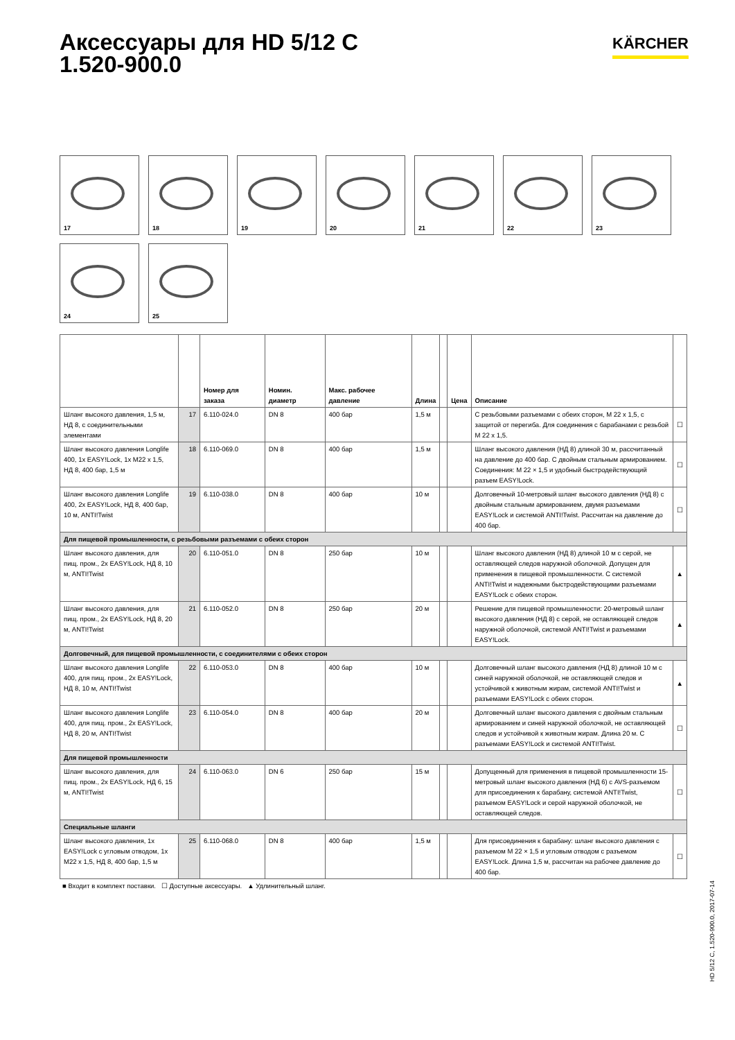Аксессуары для HD 5/12 C
1.520-900.0
KÄRCHER
17
18
19
20
21
22
23
24
25
| | | Номер для заказа | Номин. диаметр | Макс. рабочее давление | Длина | | Цена | Описание | |
| --- | --- | --- | --- | --- | --- | --- | --- | --- | --- |
| Шланг высокого давления, 1,5 м, НД 8, с соединительными элементами | 17 | 6.110-024.0 | DN 8 | 400 бар | 1,5 м | | | С резьбовыми разъемами с обеих сторон, M 22 x 1,5, с защитой от перегиба. Для соединения с барабанами с резьбой M 22 x 1,5. | ☐ |
| Шланг высокого давления Longlife 400, 1x EASY!Lock, 1x M22 x 1,5, НД 8, 400 бар, 1,5 м | 18 | 6.110-069.0 | DN 8 | 400 бар | 1,5 м | | | Шланг высокого давления (НД 8) длиной 30 м, рассчитанный на давление до 400 бар. С двойным стальным армированием. Соединения: M 22 × 1,5 и удобный быстродействующий разъем EASY!Lock. | ☐ |
| Шланг высокого давления Longlife 400, 2x EASY!Lock, НД 8, 400 бар, 10 м, ANTI!Twist | 19 | 6.110-038.0 | DN 8 | 400 бар | 10 м | | | Долговечный 10-метровый шланг высокого давления (НД 8) с двойным стальным армированием, двумя разъемами EASY!Lock и системой ANTI!Twist. Рассчитан на давление до 400 бар. | ☐ |
| Для пищевой промышленности, с резьбовыми разъемами с обеих сторон | | | | | | | | | |
| Шланг высокого давления, для пищ. пром., 2x EASY!Lock, НД 8, 10 м, ANTI!Twist | 20 | 6.110-051.0 | DN 8 | 250 бар | 10 м | | | Шланг высокого давления (НД 8) длиной 10 м с серой, не оставляющей следов наружной оболочкой. Допущен для применения в пищевой промышленности. С системой ANTI!Twist и надежными быстродействующими разъемами EASY!Lock с обеих сторон. | ▲ |
| Шланг высокого давления, для пищ. пром., 2x EASY!Lock, НД 8, 20 м, ANTI!Twist | 21 | 6.110-052.0 | DN 8 | 250 бар | 20 м | | | Решение для пищевой промышленности: 20-метровый шланг высокого давления (НД 8) с серой, не оставляющей следов наружной оболочкой, системой ANTI!Twist и разъемами EASY!Lock. | ▲ |
| Долговечный, для пищевой промышленности, с соединителями с обеих сторон | | | | | | | | | |
| Шланг высокого давления Longlife 400, для пищ. пром., 2x EASY!Lock, НД 8, 10 м, ANTI!Twist | 22 | 6.110-053.0 | DN 8 | 400 бар | 10 м | | | Долговечный шланг высокого давления (НД 8) длиной 10 м с синей наружной оболочкой, не оставляющей следов и устойчивой к животным жирам, системой ANTI!Twist и разъемами EASY!Lock с обеих сторон. | ▲ |
| Шланг высокого давления Longlife 400, для пищ. пром., 2x EASY!Lock, НД 8, 20 м, ANTI!Twist | 23 | 6.110-054.0 | DN 8 | 400 бар | 20 м | | | Долговечный шланг высокого давления с двойным стальным армированием и синей наружной оболочкой, не оставляющей следов и устойчивой к животным жирам. Длина 20 м. С разъемами EASY!Lock и системой ANTI!Twist. | ☐ |
| Для пищевой промышленности | | | | | | | | | |
| Шланг высокого давления, для пищ. пром., 2x EASY!Lock, НД 6, 15 м, ANTI!Twist | 24 | 6.110-063.0 | DN 6 | 250 бар | 15 м | | | Допущенный для применения в пищевой промышленности 15-метровый шланг высокого давления (НД 6) с AVS-разъемом для присоединения к барабану, системой ANTI!Twist, разъемом EASY!Lock и серой наружной оболочкой, не оставляющей следов. | ☐ |
| Специальные шланги | | | | | | | | | |
| Шланг высокого давления, 1x EASY!Lock с угловым отводом, 1x M22 x 1,5, НД 8, 400 бар, 1,5 м | 25 | 6.110-068.0 | DN 8 | 400 бар | 1,5 м | | | Для присоединения к барабану: шланг высокого давления с разъемом M 22 × 1,5 и угловым отводом с разъемом EASY!Lock. Длина 1,5 м, рассчитан на рабочее давление до 400 бар. | ☐ |
■ Входит в комплект поставки. ☐ Доступные аксессуары. ▲ Удлинительный шланг.
HD 5/12 C, 1.520-900.0, 2017-07-14